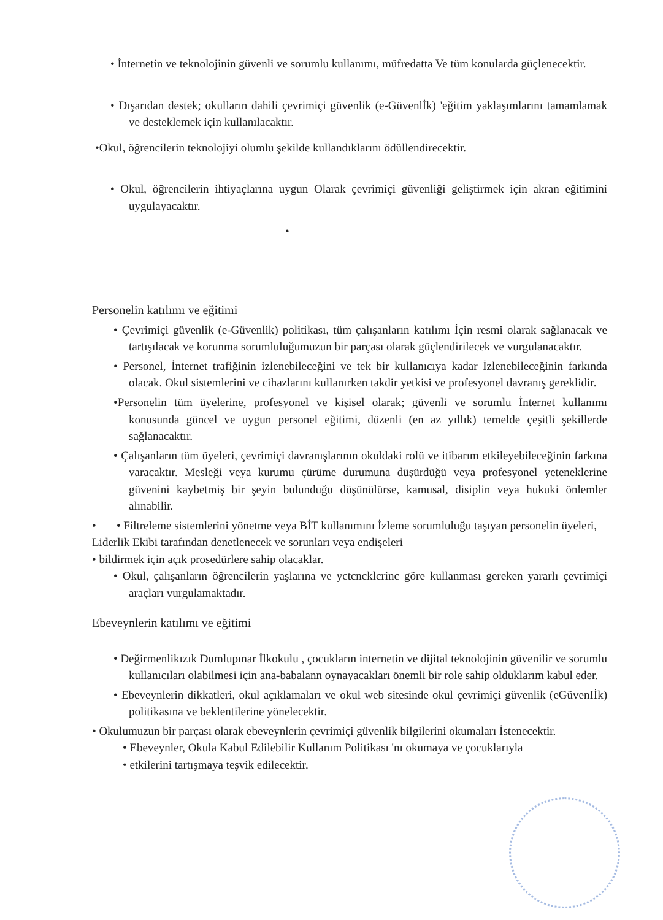• İnternetin ve teknolojinin güvenli ve sorumlu kullanımı, müfredatta Ve tüm konularda güçlenecektir.
• Dışarıdan destek; okulların dahili çevrimiçi güvenlik (e-Güvenlİk) 'eğitim yaklaşımlarını tamamlamak ve desteklemek için kullanılacaktır.
•Okul, öğrencilerin teknolojiyi olumlu şekilde kullandıklarını ödüllendirecektir.
• Okul, öğrencilerin ihtiyaçlarına uygun Olarak çevrimiçi güvenliği geliştirmek için akran eğitimini uygulayacaktır.
•
Personelin katılımı ve eğitimi
• Çevrimiçi güvenlik (e-Güvenlik) politikası, tüm çalışanların katılımı İçin resmi olarak sağlanacak ve tartışılacak ve korunma sorumluluğumuzun bir parçası olarak güçlendirilecek ve vurgulanacaktır.
• Personel, İnternet trafiğinin izlenebileceğini ve tek bir kullanıcıya kadar İzlenebileceğinin farkında olacak. Okul sistemlerini ve cihazlarını kullanırken takdir yetkisi ve profesyonel davranış gereklidir.
•Personelin tüm üyelerine, profesyonel ve kişisel olarak; güvenli ve sorumlu İnternet kullanımı konusunda güncel ve uygun personel eğitimi, düzenli (en az yıllık) temelde çeşitli şekillerde sağlanacaktır.
• Çalışanların tüm üyeleri, çevrimiçi davranışlarının okuldaki rolü ve itibarım etkileyebileceğinin farkına varacaktır. Mesleği veya kurumu çürüme durumuna düşürdüğü veya profesyonel yeteneklerine güvenini kaybetmiş bir şeyin bulunduğu düşünülürse, kamusal, disiplin veya hukuki önlemler alınabilir.
• • Filtreleme sistemlerini yönetme veya BİT kullanımını İzleme sorumluluğu taşıyan personelin üyeleri, Liderlik Ekibi tarafından denetlenecek ve sorunları veya endişeleri
• bildirmek için açık prosedürlere sahip olacaklar.
• Okul, çalışanların öğrencilerin yaşlarına ve yctcncklcrinc göre kullanması gereken yararlı çevrimiçi araçları vurgulamaktadır.
Ebeveynlerin katılımı ve eğitimi
• Değirmenlikızık Dumlupınar İlkokulu , çocukların internetin ve dijital teknolojinin güvenilir ve sorumlu kullanıcıları olabilmesi için ana-babalann oynayacakları önemli bir role sahip olduklarım kabul eder.
• Ebeveynlerin dikkatleri, okul açıklamaları ve okul web sitesinde okul çevrimiçi güvenlik (eGüvenIİk) politikasına ve beklentilerine yönelecektir.
• Okulumuzun bir parçası olarak ebeveynlerin çevrimiçi güvenlik bilgilerini okumaları İstenecektir.
• Ebeveynler, Okula Kabul Edilebilir Kullanım Politikası 'nı okumaya ve çocuklarıyla
• etkilerini tartışmaya teşvik edilecektir.